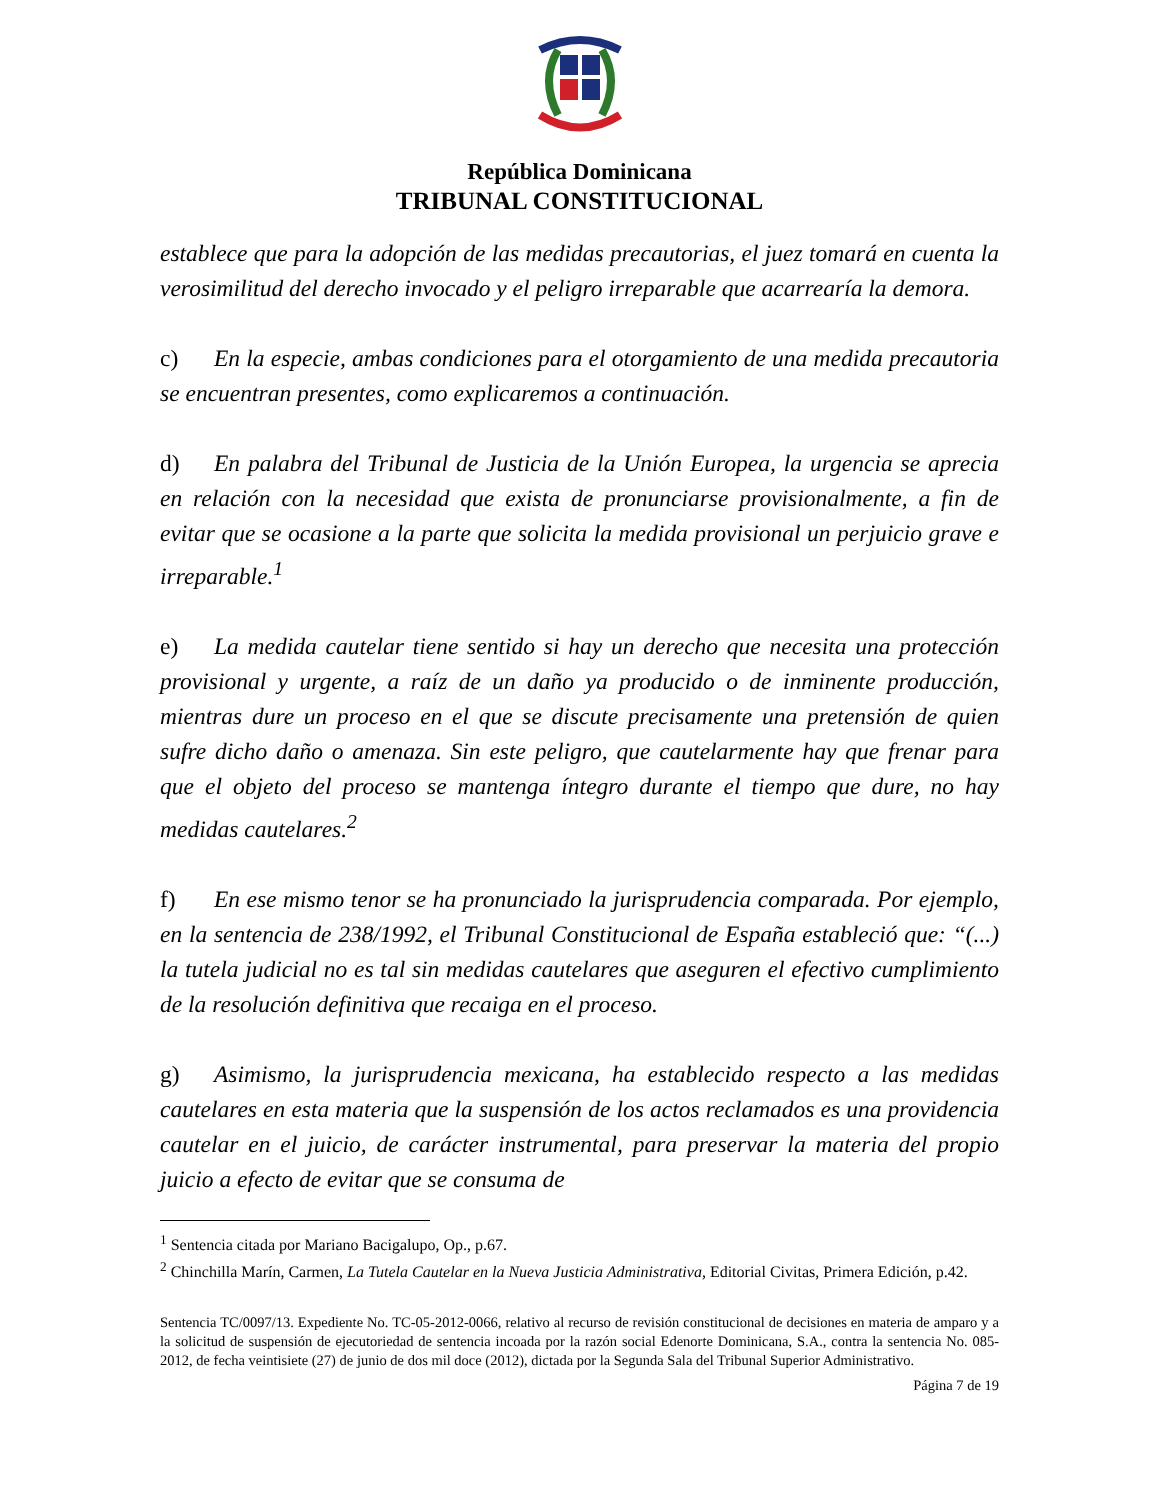República Dominicana
TRIBUNAL CONSTITUCIONAL
establece que para la adopción de las medidas precautorias, el juez tomará en cuenta la verosimilitud del derecho invocado y el peligro irreparable que acarrearía la demora.
c) En la especie, ambas condiciones para el otorgamiento de una medida precautoria se encuentran presentes, como explicaremos a continuación.
d) En palabra del Tribunal de Justicia de la Unión Europea, la urgencia se aprecia en relación con la necesidad que exista de pronunciarse provisionalmente, a fin de evitar que se ocasione a la parte que solicita la medida provisional un perjuicio grave e irreparable.<sup>1</sup>
e) La medida cautelar tiene sentido si hay un derecho que necesita una protección provisional y urgente, a raíz de un daño ya producido o de inminente producción, mientras dure un proceso en el que se discute precisamente una pretensión de quien sufre dicho daño o amenaza. Sin este peligro, que cautelarmente hay que frenar para que el objeto del proceso se mantenga íntegro durante el tiempo que dure, no hay medidas cautelares.<sup>2</sup>
f) En ese mismo tenor se ha pronunciado la jurisprudencia comparada. Por ejemplo, en la sentencia de 238/1992, el Tribunal Constitucional de España estableció que: “(...) la tutela judicial no es tal sin medidas cautelares que aseguren el efectivo cumplimiento de la resolución definitiva que recaiga en el proceso.
g) Asimismo, la jurisprudencia mexicana, ha establecido respecto a las medidas cautelares en esta materia que la suspensión de los actos reclamados es una providencia cautelar en el juicio, de carácter instrumental, para preservar la materia del propio juicio a efecto de evitar que se consuma de
<sup>1</sup> Sentencia citada por Mariano Bacigalupo, Op., p.67.
<sup>2</sup> Chinchilla Marín, Carmen, La Tutela Cautelar en la Nueva Justicia Administrativa, Editorial Civitas, Primera Edición, p.42.
Sentencia TC/0097/13. Expediente No. TC-05-2012-0066, relativo al recurso de revisión constitucional de decisiones en materia de amparo y a la solicitud de suspensión de ejecutoriedad de sentencia incoada por la razón social Edenorte Dominicana, S.A., contra la sentencia No. 085-2012, de fecha veintisiete (27) de junio de dos mil doce (2012), dictada por la Segunda Sala del Tribunal Superior Administrativo.
Página 7 de 19